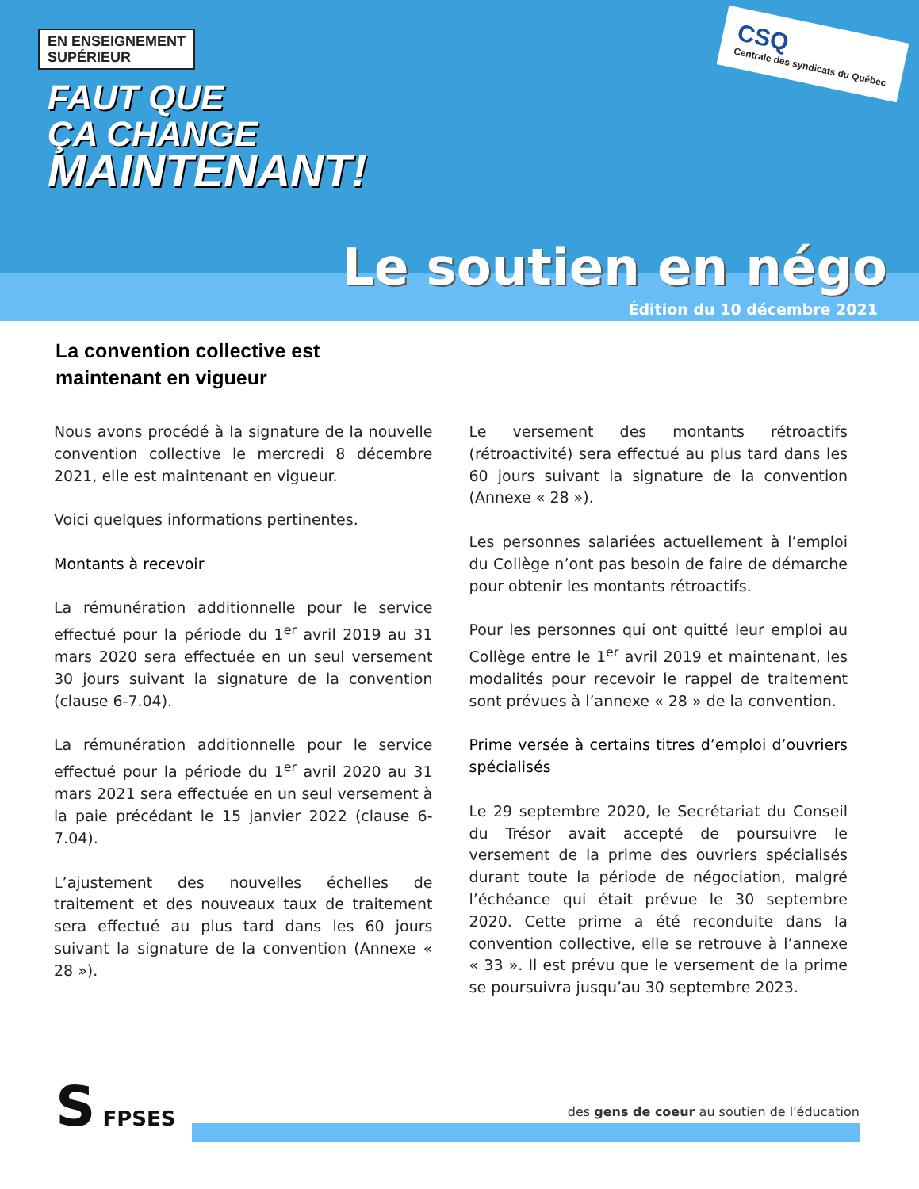EN ENSEIGNEMENT
SUPÉRIEUR
FAUT QUE
ÇA CHANGE
MAINTENANT!
CSQ
Centrale des syndicats du Québec
Le soutien en négo
Édition du 10 décembre 2021
La convention collective est
maintenant en vigueur
Nous avons procédé à la signature de la nouvelle convention collective le mercredi 8 décembre 2021, elle est maintenant en vigueur.
Voici quelques informations pertinentes.
Montants à recevoir
La rémunération additionnelle pour le service effectué pour la période du 1<sup>er</sup> avril 2019 au 31 mars 2020 sera effectuée en un seul versement 30 jours suivant la signature de la convention (clause 6-7.04).
La rémunération additionnelle pour le service effectué pour la période du 1<sup>er</sup> avril 2020 au 31 mars 2021 sera effectuée en un seul versement à la paie précédant le 15 janvier 2022 (clause 6-7.04).
L’ajustement des nouvelles échelles de traitement et des nouveaux taux de traitement sera effectué au plus tard dans les 60 jours suivant la signature de la convention (Annexe « 28 »).
Le versement des montants rétroactifs (rétroactivité) sera effectué au plus tard dans les 60 jours suivant la signature de la convention (Annexe « 28 »).
Les personnes salariées actuellement à l’emploi du Collège n’ont pas besoin de faire de démarche pour obtenir les montants rétroactifs.
Pour les personnes qui ont quitté leur emploi au Collège entre le 1<sup>er</sup> avril 2019 et maintenant, les modalités pour recevoir le rappel de traitement sont prévues à l’annexe « 28 » de la convention.
Prime versée à certains titres d’emploi d’ouvriers spécialisés
Le 29 septembre 2020, le Secrétariat du Conseil du Trésor avait accepté de poursuivre le versement de la prime des ouvriers spécialisés durant toute la période de négociation, malgré l’échéance qui était prévue le 30 septembre 2020. Cette prime a été reconduite dans la convention collective, elle se retrouve à l’annexe « 33 ». Il est prévu que le versement de la prime se poursuivra jusqu’au 30 septembre 2023.
S FPSES
des gens de coeur au soutien de l'éducation